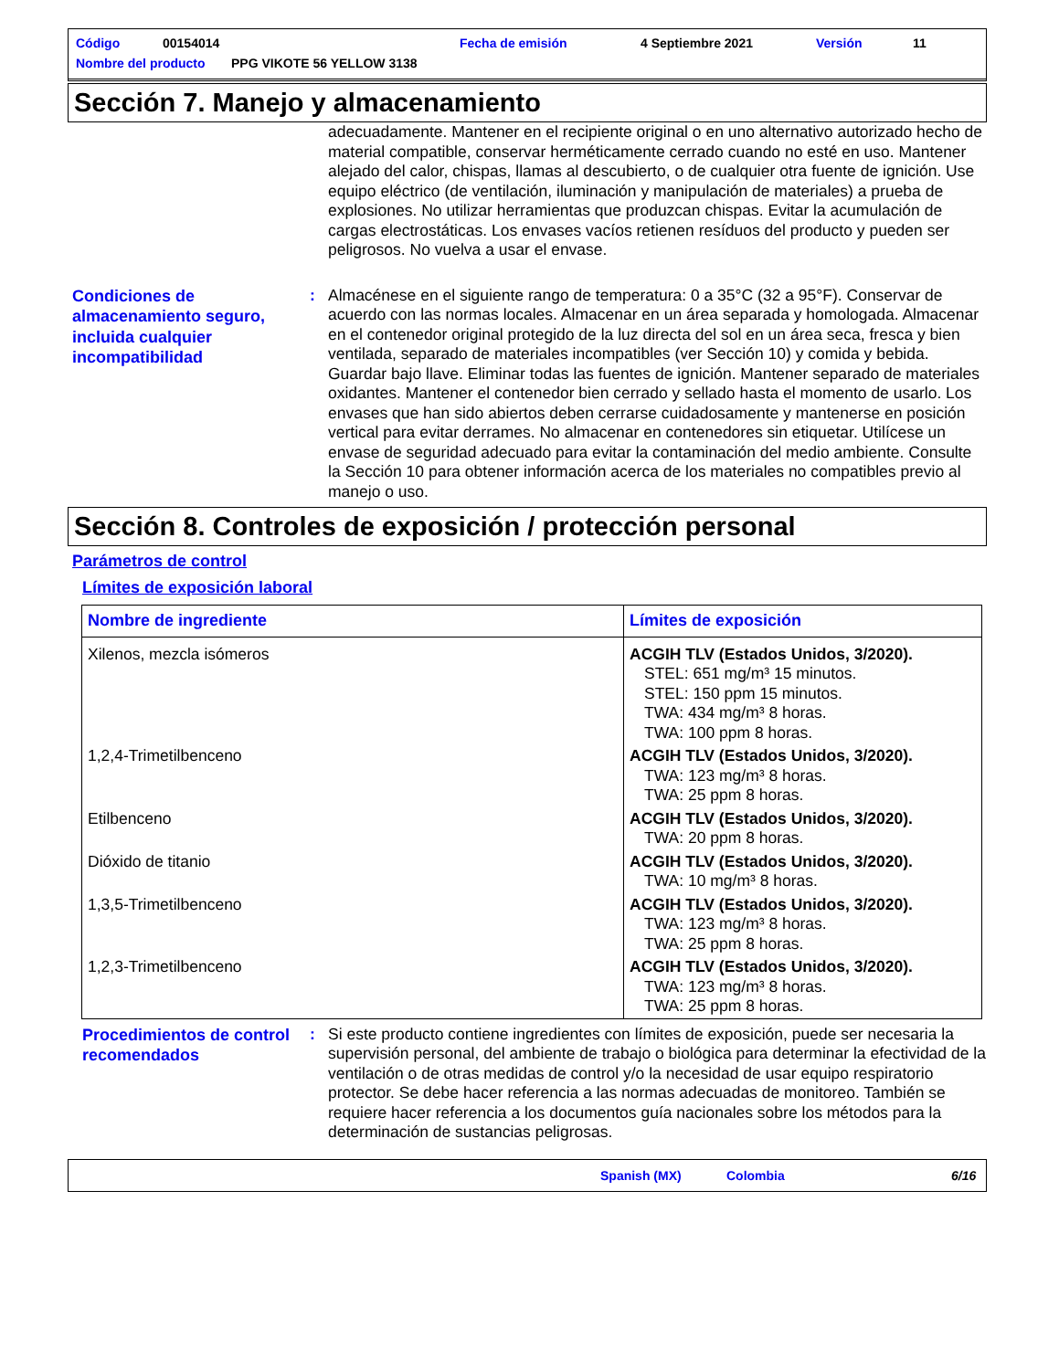Código 00154014 Fecha de emisión 4 Septiembre 2021 Versión 11
Nombre del producto PPG VIKOTE 56 YELLOW 3138
Sección 7. Manejo y almacenamiento
adecuadamente. Mantener en el recipiente original o en uno alternativo autorizado hecho de material compatible, conservar herméticamente cerrado cuando no esté en uso. Mantener alejado del calor, chispas, llamas al descubierto, o de cualquier otra fuente de ignición. Use equipo eléctrico (de ventilación, iluminación y manipulación de materiales) a prueba de explosiones. No utilizar herramientas que produzcan chispas. Evitar la acumulación de cargas electrostáticas. Los envases vacíos retienen resíduos del producto y pueden ser peligrosos. No vuelva a usar el envase.
Condiciones de almacenamiento seguro, incluida cualquier incompatibilidad
: Almacénese en el siguiente rango de temperatura: 0 a 35°C (32 a 95°F). Conservar de acuerdo con las normas locales. Almacenar en un área separada y homologada. Almacenar en el contenedor original protegido de la luz directa del sol en un área seca, fresca y bien ventilada, separado de materiales incompatibles (ver Sección 10) y comida y bebida. Guardar bajo llave. Eliminar todas las fuentes de ignición. Mantener separado de materiales oxidantes. Mantener el contenedor bien cerrado y sellado hasta el momento de usarlo. Los envases que han sido abiertos deben cerrarse cuidadosamente y mantenerse en posición vertical para evitar derrames. No almacenar en contenedores sin etiquetar. Utilícese un envase de seguridad adecuado para evitar la contaminación del medio ambiente. Consulte la Sección 10 para obtener información acerca de los materiales no compatibles previo al manejo o uso.
Sección 8. Controles de exposición / protección personal
Parámetros de control
Límites de exposición laboral
| Nombre de ingrediente | Límites de exposición |
| --- | --- |
| Xilenos, mezcla isómeros | ACGIH TLV (Estados Unidos, 3/2020). STEL: 651 mg/m³ 15 minutos. STEL: 150 ppm 15 minutos. TWA: 434 mg/m³ 8 horas. TWA: 100 ppm 8 horas. |
| 1,2,4-Trimetilbenceno | ACGIH TLV (Estados Unidos, 3/2020). TWA: 123 mg/m³ 8 horas. TWA: 25 ppm 8 horas. |
| Etilbenceno | ACGIH TLV (Estados Unidos, 3/2020). TWA: 20 ppm 8 horas. |
| Dióxido de titanio | ACGIH TLV (Estados Unidos, 3/2020). TWA: 10 mg/m³ 8 horas. |
| 1,3,5-Trimetilbenceno | ACGIH TLV (Estados Unidos, 3/2020). TWA: 123 mg/m³ 8 horas. TWA: 25 ppm 8 horas. |
| 1,2,3-Trimetilbenceno | ACGIH TLV (Estados Unidos, 3/2020). TWA: 123 mg/m³ 8 horas. TWA: 25 ppm 8 horas. |
Procedimientos de control recomendados
: Si este producto contiene ingredientes con límites de exposición, puede ser necesaria la supervisión personal, del ambiente de trabajo o biológica para determinar la efectividad de la ventilación o de otras medidas de control y/o la necesidad de usar equipo respiratorio protector. Se debe hacer referencia a las normas adecuadas de monitoreo. También se requiere hacer referencia a los documentos guía nacionales sobre los métodos para la determinación de sustancias peligrosas.
Spanish (MX) Colombia 6/16